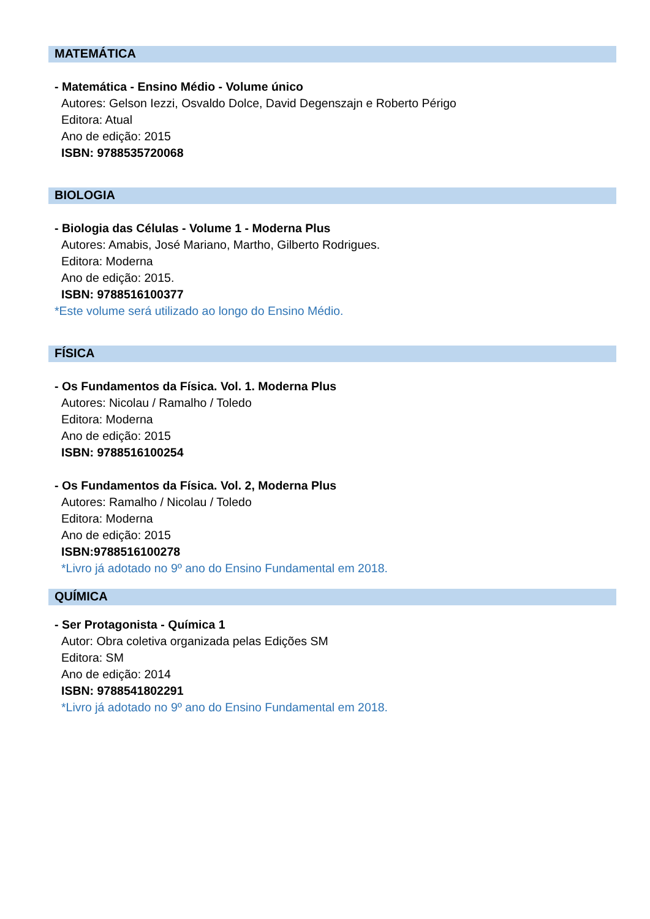MATEMÁTICA
- Matemática - Ensino Médio - Volume único
Autores: Gelson Iezzi, Osvaldo Dolce, David Degenszajn e Roberto Périgo
Editora: Atual
Ano de edição: 2015
ISBN: 9788535720068
BIOLOGIA
- Biologia das Células - Volume 1 - Moderna Plus
Autores: Amabis, José Mariano, Martho, Gilberto Rodrigues.
Editora: Moderna
Ano de edição: 2015.
ISBN: 9788516100377
*Este volume será utilizado ao longo do Ensino Médio.
FÍSICA
- Os Fundamentos da Física. Vol. 1. Moderna Plus
Autores: Nicolau / Ramalho / Toledo
Editora: Moderna
Ano de edição: 2015
ISBN: 9788516100254
- Os Fundamentos da Física. Vol. 2, Moderna Plus
Autores: Ramalho / Nicolau / Toledo
Editora: Moderna
Ano de edição: 2015
ISBN:9788516100278
*Livro já adotado no 9º ano do Ensino Fundamental em 2018.
QUÍMICA
- Ser Protagonista - Química 1
Autor: Obra coletiva organizada pelas Edições SM
Editora: SM
Ano de edição: 2014
ISBN: 9788541802291
*Livro já adotado no 9º ano do Ensino Fundamental em 2018.